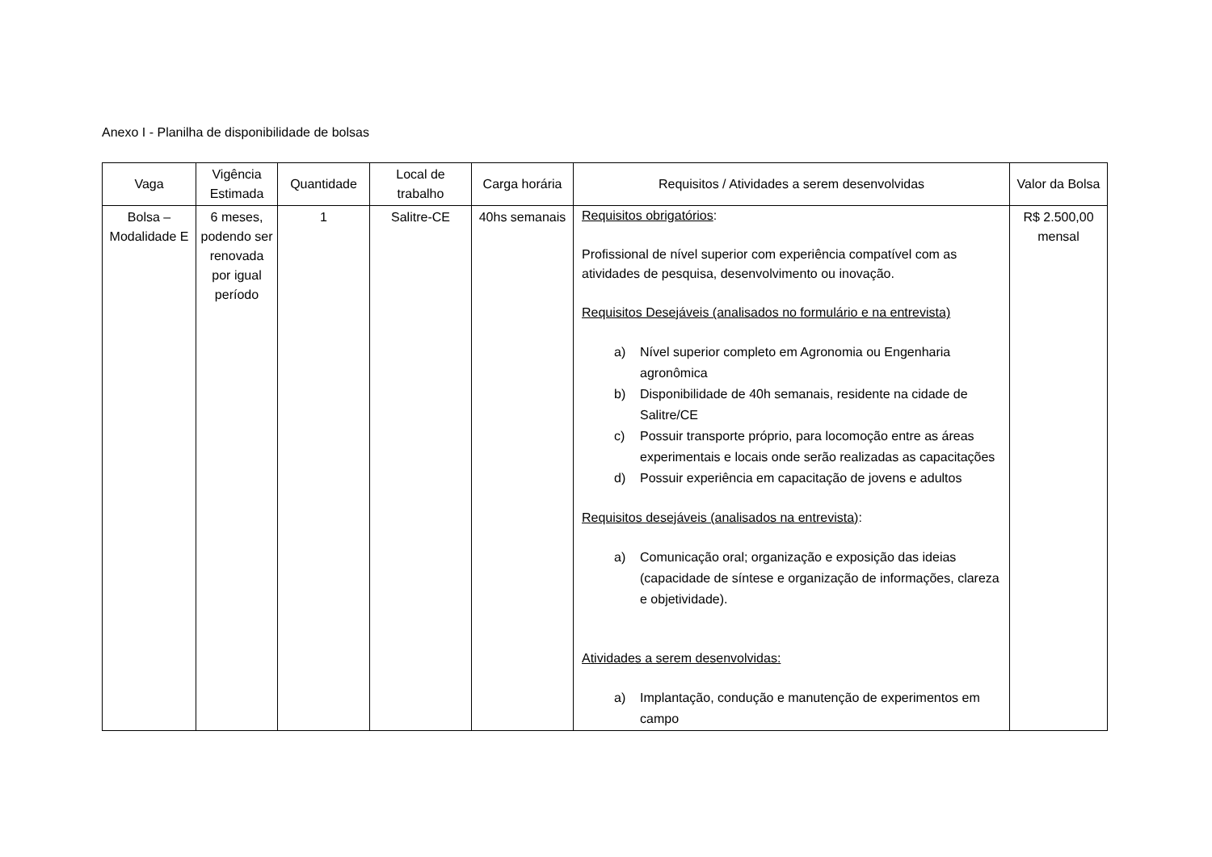Anexo I - Planilha de disponibilidade de bolsas
| Vaga | Vigência Estimada | Quantidade | Local de trabalho | Carga horária | Requisitos / Atividades a serem desenvolvidas | Valor da Bolsa |
| --- | --- | --- | --- | --- | --- | --- |
| Bolsa – Modalidade E | 6 meses, podendo ser renovada por igual período | 1 | Salitre-CE | 40hs semanais | Requisitos obrigatórios : Profissional de nível superior com experiência compatível com as atividades de pesquisa, desenvolvimento ou inovação. Requisitos Desejáveis (analisados no formulário e na entrevista) a) Nível superior completo em Agronomia ou Engenharia agronômica b) Disponibilidade de 40h semanais, residente na cidade de Salitre/CE c) Possuir transporte próprio, para locomoção entre as áreas experimentais e locais onde serão realizadas as capacitações d) Possuir experiência em capacitação de jovens e adultos Requisitos desejáveis (analisados na entrevista) : a) Comunicação oral; organização e exposição das ideias (capacidade de síntese e organização de informações, clareza e objetividade). Atividades a serem desenvolvidas: a) Implantação, condução e manutenção de experimentos em campo | R$ 2.500,00 mensal |